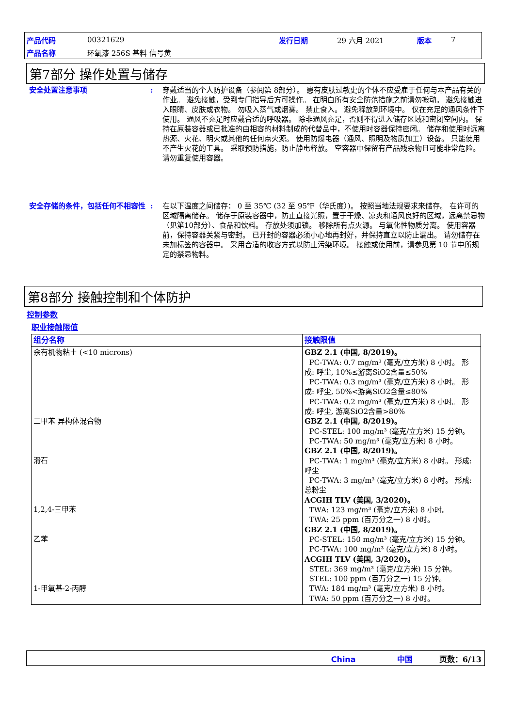| 产品代码 | 00321629 | 发行日期 | 29 六月 2021 | 版本 | 7 |
| 产品名称 | 环氧漆 256S 基料 信号黄 | | | | |
第7部分 操作处置与储存
安全处置注意事项 : 穿戴适当的个人防护设备（参阅第 8部分）。 患有皮肤过敏史的个体不应受雇于任何与本产品有关的作业。 避免接触，受到专门指导后方可操作。 在明白所有安全防范措施之前请勿搬动。 避免接触进入眼睛、皮肤或衣物。 勿吸入蒸气或烟雾。 禁止食入。 避免释放到环境中。 仅在充足的通风条件下使用。 通风不充足时应戴合适的呼吸器。 除非通风充足，否则不得进入储存区域和密闭空间内。 保持在原装容器或已批准的由相容的材料制成的代替品中，不使用时容器保持密闭。 储存和使用时远离热源、火花、明火或其他的任何点火源。 使用防爆电器（通风、照明及物质加工）设备。 只能使用不产生火花的工具。 采取预防措施，防止静电释放。 空容器中保留有产品残余物且可能非常危险。 请勿重复使用容器。
安全存储的条件，包括任何不相容性 : 在以下温度之间储存： 0 至 35℃ (32 至 95℉（华氏度）)。 按照当地法规要求来储存。 在许可的区域隔离储存。 储存于原装容器中，防止直接光照，置于干燥、凉爽和通风良好的区域，远离禁忌物（见第10部分）、食品和饮料。 存放处须加锁。 移除所有点火源。 与氧化性物质分离。 使用容器前，保持容器关紧与密封。 已开封的容器必须小心地再封好，并保持直立以防止漏出。 请勿储存在未加标签的容器中。 采用合适的收容方式以防止污染环境。 接触或使用前，请参见第 10 节中所规定的禁忌物料。
第8部分 接触控制和个体防护
控制参数
职业接触限值
| 组分名称 | 接触限值 |
| --- | --- |
| 余有机物粘土 (<10 microns) 二甲苯 异构体混合物 滑石 1,2,4-三甲苯 乙苯 1-甲氧基-2-丙醇 | GBZ 2.1 (中国, 8/2019)。 PC-TWA: 0.7 mg/m³ (毫克/立方米) 8 小时。 形成: 呼尘, 10%≤游离SiO2含量≤50% PC-TWA: 0.3 mg/m³ (毫克/立方米) 8 小时。 形成: 呼尘, 50%<游离SiO2含量≤80% PC-TWA: 0.2 mg/m³ (毫克/立方米) 8 小时。 形成: 呼尘, 游离SiO2含量>80% GBZ 2.1 (中国, 8/2019)。 PC-STEL: 100 mg/m³ (毫克/立方米) 15 分钟。 PC-TWA: 50 mg/m³ (毫克/立方米) 8 小时。 GBZ 2.1 (中国, 8/2019)。 PC-TWA: 1 mg/m³ (毫克/立方米) 8 小时。 形成: 呼尘 PC-TWA: 3 mg/m³ (毫克/立方米) 8 小时。 形成: 总粉尘 ACGIH TLV (美国, 3/2020)。 TWA: 123 mg/m³ (毫克/立方米) 8 小时。 TWA: 25 ppm (百万分之一) 8 小时。 GBZ 2.1 (中国, 8/2019)。 PC-STEL: 150 mg/m³ (毫克/立方米) 15 分钟。 PC-TWA: 100 mg/m³ (毫克/立方米) 8 小时。 ACGIH TLV (美国, 3/2020)。 STEL: 369 mg/m³ (毫克/立方米) 15 分钟。 STEL: 100 ppm (百万分之一) 15 分钟。 TWA: 184 mg/m³ (毫克/立方米) 8 小时。 TWA: 50 ppm (百万分之一) 8 小时。 |
China 中国 页数：6/13